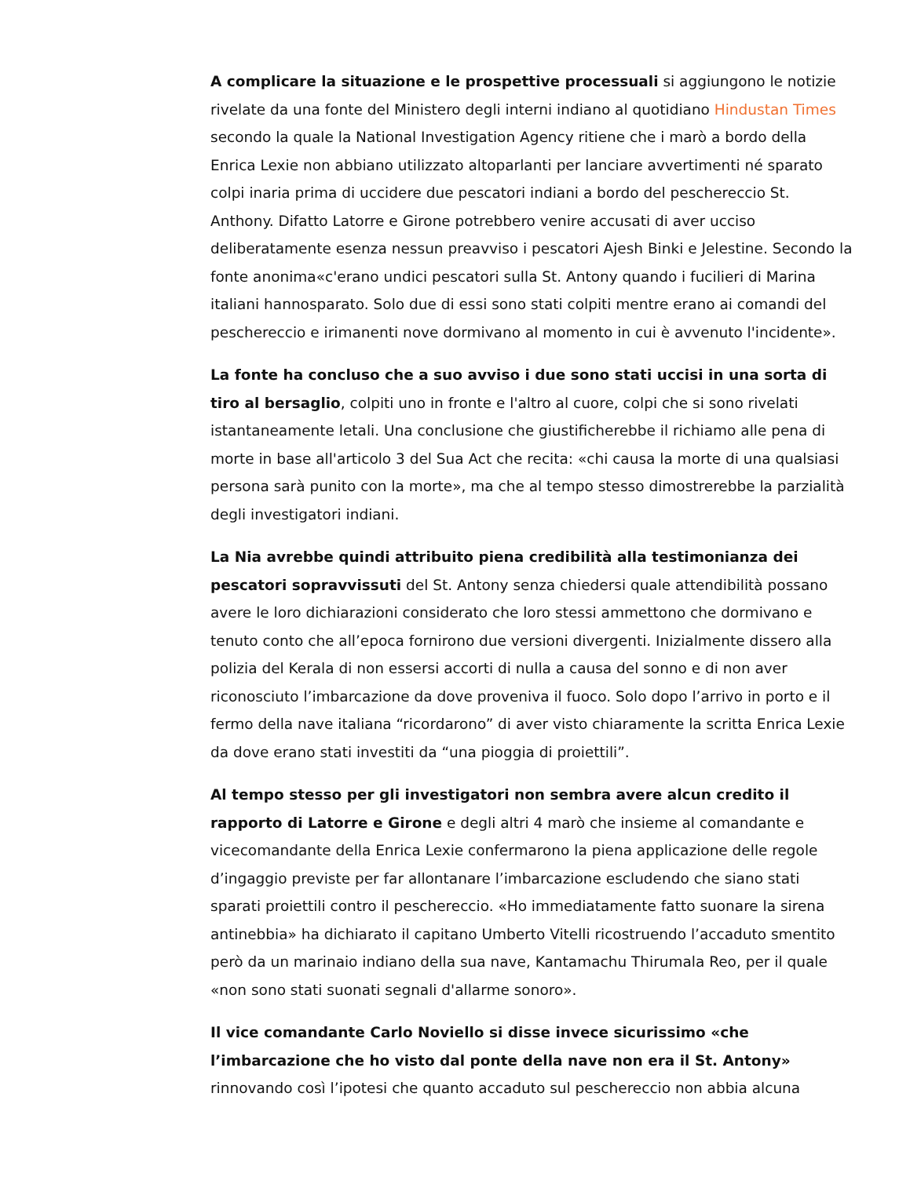A complicare la situazione e le prospettive processuali si aggiungono le notizie rivelate da una fonte del Ministero degli interni indiano al quotidiano Hindustan Times secondo la quale la National Investigation Agency ritiene che i marò a bordo della Enrica Lexie non abbiano utilizzato altoparlanti per lanciare avvertimenti né sparato colpi inaria prima di uccidere due pescatori indiani a bordo del peschereccio St. Anthony. Difatto Latorre e Girone potrebbero venire accusati di aver ucciso deliberatamente esenza nessun preavviso i pescatori Ajesh Binki e Jelestine. Secondo la fonte anonima«c'erano undici pescatori sulla St. Antony quando i fucilieri di Marina italiani hannosparato. Solo due di essi sono stati colpiti mentre erano ai comandi del peschereccio e irimanenti nove dormivano al momento in cui è avvenuto l'incidente».
La fonte ha concluso che a suo avviso i due sono stati uccisi in una sorta di tiro al bersaglio, colpiti uno in fronte e l'altro al cuore, colpi che si sono rivelati istantaneamente letali. Una conclusione che giustificherebbe il richiamo alle pena di morte in base all'articolo 3 del Sua Act che recita: «chi causa la morte di una qualsiasi persona sarà punito con la morte», ma che al tempo stesso dimostrerebbe la parzialità degli investigatori indiani.
La Nia avrebbe quindi attribuito piena credibilità alla testimonianza dei pescatori sopravvissuti del St. Antony senza chiedersi quale attendibilità possano avere le loro dichiarazioni considerato che loro stessi ammettono che dormivano e tenuto conto che all’epoca fornirono due versioni divergenti. Inizialmente dissero alla polizia del Kerala di non essersi accorti di nulla a causa del sonno e di non aver riconosciuto l’imbarcazione da dove proveniva il fuoco. Solo dopo l’arrivo in porto e il fermo della nave italiana “ricordarono” di aver visto chiaramente la scritta Enrica Lexie da dove erano stati investiti da “una pioggia di proiettili”.
Al tempo stesso per gli investigatori non sembra avere alcun credito il rapporto di Latorre e Girone e degli altri 4 marò che insieme al comandante e vicecomandante della Enrica Lexie confermarono la piena applicazione delle regole d’ingaggio previste per far allontanare l’imbarcazione escludendo che siano stati sparati proiettili contro il peschereccio. «Ho immediatamente fatto suonare la sirena antinebbia» ha dichiarato il capitano Umberto Vitelli ricostruendo l’accaduto smentito però da un marinaio indiano della sua nave, Kantamachu Thirumala Reo, per il quale «non sono stati suonati segnali d'allarme sonoro».
Il vice comandante Carlo Noviello si disse invece sicurissimo «che l’imbarcazione che ho visto dal ponte della nave non era il St. Antony» rinnovando così l’ipotesi che quanto accaduto sul peschereccio non abbia alcuna